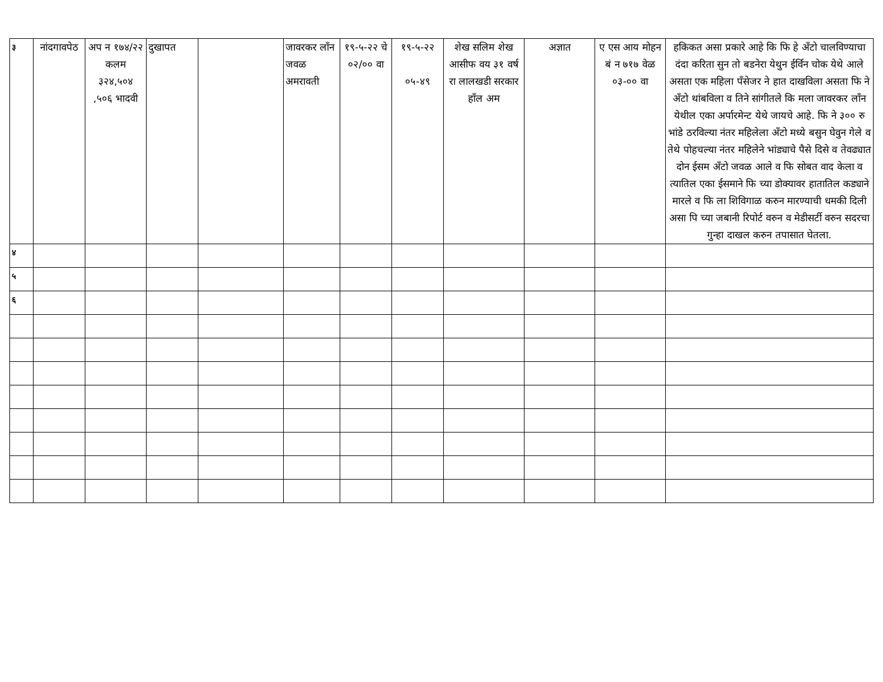| ३ | नांदगावपेठ | अप न १७४/२२ कलम ३२४,५०४ ,५०६ भादवी | दुखापत | | जावरकर लॉंन जवळ अमरावती | १९-५-२२ चे ०२/०० वा | १९-५-२२ ०५-४९ | शेख सलिम शेख आसीफ वय ३१ वर्ष रा लालखडी सरकार हॉंल अम | अज्ञात | ए एस आय मोहन बं न ७१७ वेळ ०३-०० वा | हकिकत असा प्रकारे आहे कि फि हे अँटो चालविण्याचा दंदा करिता सुन तो बडनेरा येथुन ईर्विन चोक येथे आले असता एक महिला पॅंसेजर ने हात दाखविला असता फि ने अँटो थांबविला व तिने सांगीतले कि मला जावरकर लॉंन येथील एका अर्पारमेन्ट येथे जायचे आहे. फि ने ३०० रु भांडे ठरविल्या नंतर महिलेला अँटो मध्ये बसुन घेवुन गेले व तेथे पोहचल्या नंतर महिलेने भांड्याचे पैसे दिसे व तेवढ्यात दोन ईसम अँटो जवळ आले व फि सोबत वाद केला व त्यातिल एका ईसमाने फि च्या डोक्यावर हातातिल कड्याने मारले व फि ला शिविगाळ करुन मारण्याची धमकी दिली असा पि च्या जबानी रिपोर्ट वरुन व मेडीसर्टी वरुन सदरचा गुन्हा दाखल करुन तपासात घेतला. |
| ४ | | | | | | | | | | | |
| ५ | | | | | | | | | | | |
| ६ | | | | | | | | | | | |